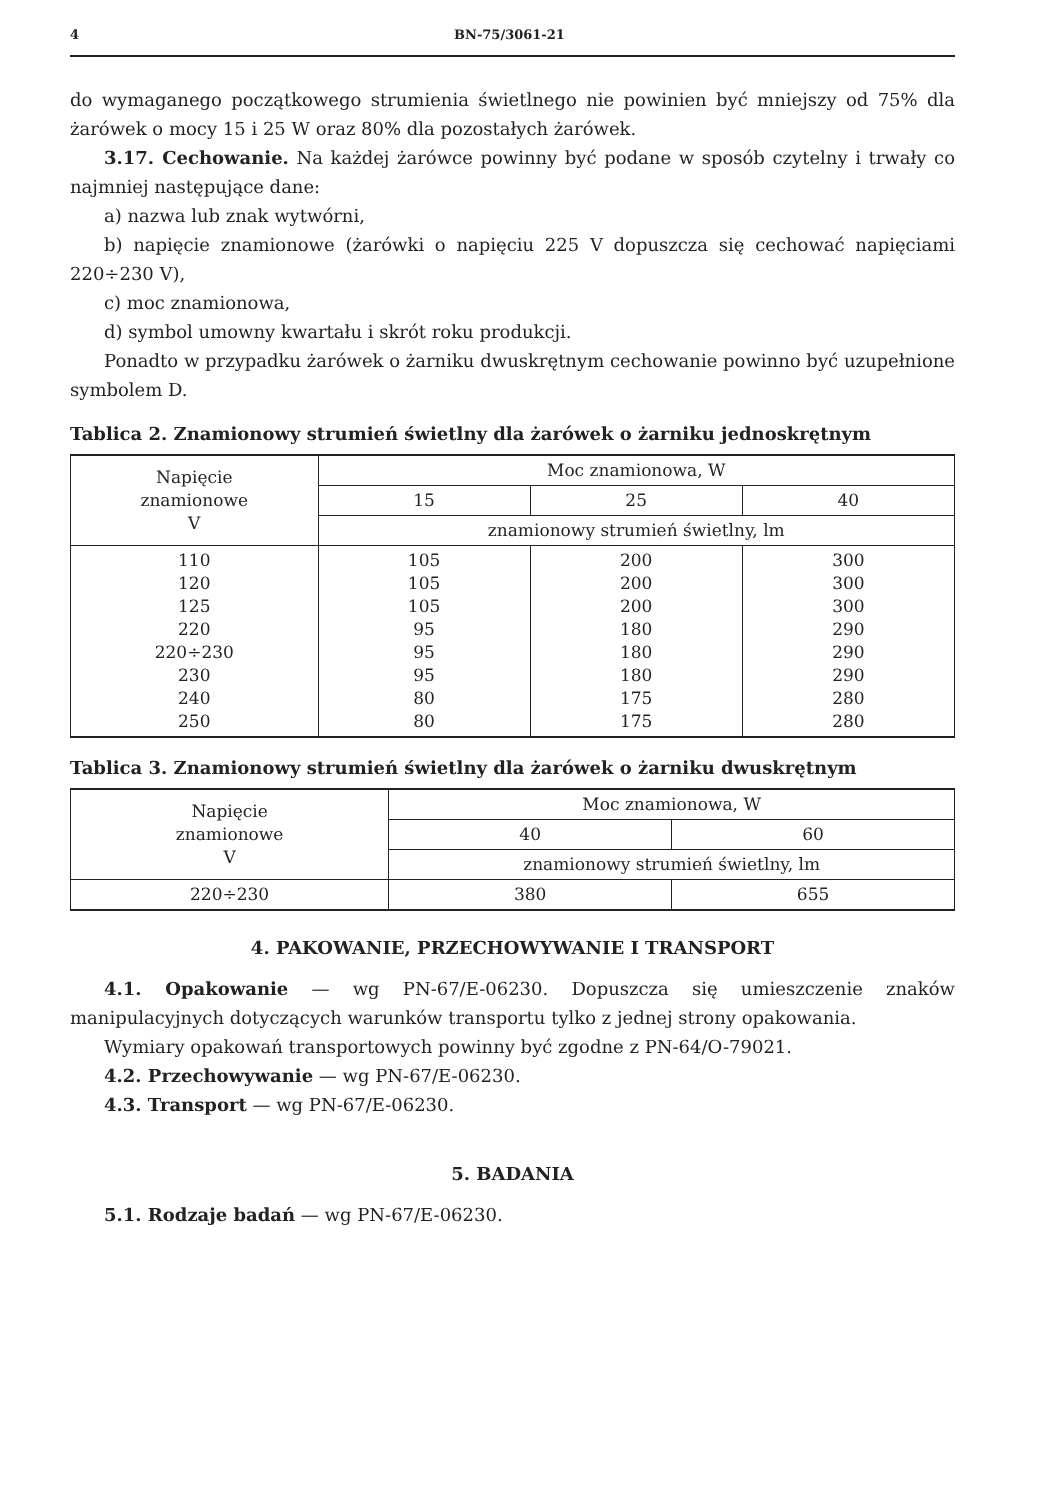4 BN-75/3061-21
do wymaganego początkowego strumienia świetlnego nie powinien być mniejszy od 75% dla żarówek o mocy 15 i 25 W oraz 80% dla pozostałych żarówek.
3.17. Cechowanie. Na każdej żarówce powinny być podane w sposób czytelny i trwały co najmniej następujące dane:
a) nazwa lub znak wytwórni,
b) napięcie znamionowe (żarówki o napięciu 225 V dopuszcza się cechować napięciami 220÷230 V),
c) moc znamionowa,
d) symbol umowny kwartału i skrót roku produkcji.
Ponadto w przypadku żarówek o żarniku dwuskrętnym cechowanie powinno być uzupełnione symbolem D.
Tablica 2. Znamionowy strumień świetlny dla żarówek o żarniku jednoskrętnym
| Napięcie znamionowe V | Moc znamionowa, W | | |
| --- | --- | --- | --- |
| | 15 | 25 | 40 |
| | znamionowy strumień świetlny, lm | | |
| 110 120 125 220 220÷230 230 240 250 | 105 105 105 95 95 95 80 80 | 200 200 200 180 180 180 175 175 | 300 300 300 290 290 290 280 280 |
Tablica 3. Znamionowy strumień świetlny dla żarówek o żarniku dwuskrętnym
| Napięcie znamionowe V | Moc znamionowa, W | |
| --- | --- | --- |
| | 40 | 60 |
| | znamionowy strumień świetlny, lm | |
| 220÷230 | 380 | 655 |
4. PAKOWANIE, PRZECHOWYWANIE I TRANSPORT
4.1. Opakowanie — wg PN-67/E-06230. Dopuszcza się umieszczenie znaków manipulacyjnych dotyczących warunków transportu tylko z jednej strony opakowania.
Wymiary opakowań transportowych powinny być zgodne z PN-64/O-79021.
4.2. Przechowywanie — wg PN-67/E-06230.
4.3. Transport — wg PN-67/E-06230.
5. BADANIA
5.1. Rodzaje badań — wg PN-67/E-06230.